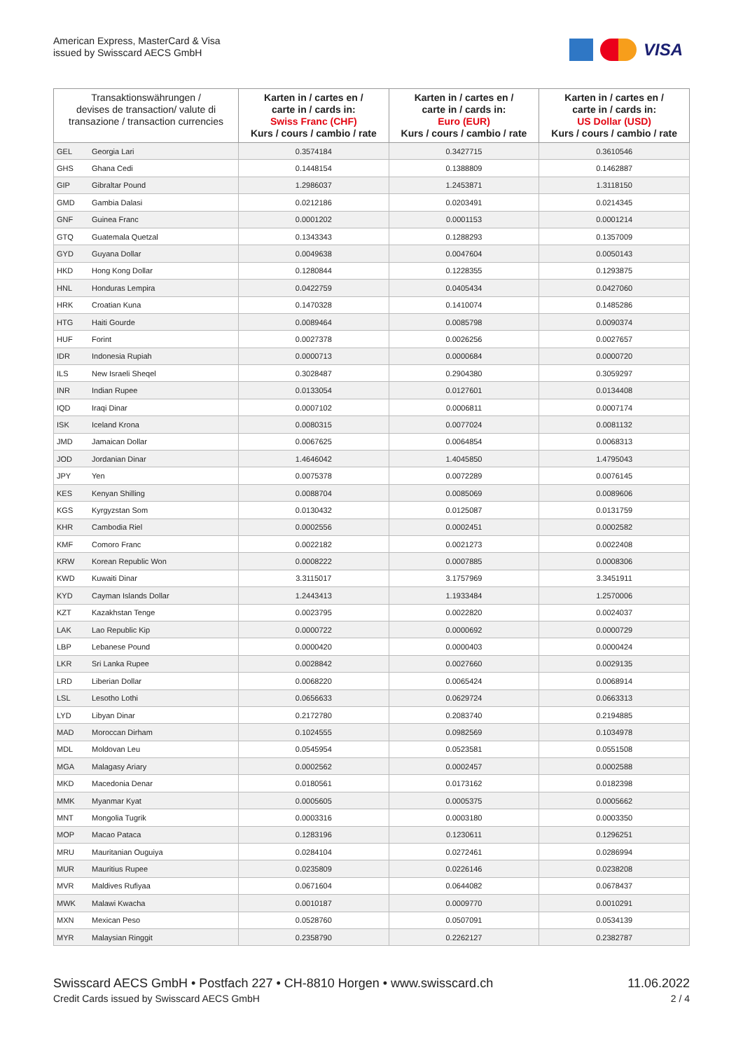American Express, MasterCard & Visa
issued by Swisscard AECS GmbH
VISA
| Transaktionswährungen / devises de transaction/ valute di transazione / transaction currencies | | Karten in / cartes en / carte in / cards in: Swiss Franc (CHF) Kurs / cours / cambio / rate | Karten in / cartes en / carte in / cards in: Euro (EUR) Kurs / cours / cambio / rate | Karten in / cartes en / carte in / cards in: US Dollar (USD) Kurs / cours / cambio / rate |
| --- | --- | --- | --- | --- |
| GEL | Georgia Lari | 0.3574184 | 0.3427715 | 0.3610546 |
| GHS | Ghana Cedi | 0.1448154 | 0.1388809 | 0.1462887 |
| GIP | Gibraltar Pound | 1.2986037 | 1.2453871 | 1.3118150 |
| GMD | Gambia Dalasi | 0.0212186 | 0.0203491 | 0.0214345 |
| GNF | Guinea Franc | 0.0001202 | 0.0001153 | 0.0001214 |
| GTQ | Guatemala Quetzal | 0.1343343 | 0.1288293 | 0.1357009 |
| GYD | Guyana Dollar | 0.0049638 | 0.0047604 | 0.0050143 |
| HKD | Hong Kong Dollar | 0.1280844 | 0.1228355 | 0.1293875 |
| HNL | Honduras Lempira | 0.0422759 | 0.0405434 | 0.0427060 |
| HRK | Croatian Kuna | 0.1470328 | 0.1410074 | 0.1485286 |
| HTG | Haiti Gourde | 0.0089464 | 0.0085798 | 0.0090374 |
| HUF | Forint | 0.0027378 | 0.0026256 | 0.0027657 |
| IDR | Indonesia Rupiah | 0.0000713 | 0.0000684 | 0.0000720 |
| ILS | New Israeli Sheqel | 0.3028487 | 0.2904380 | 0.3059297 |
| INR | Indian Rupee | 0.0133054 | 0.0127601 | 0.0134408 |
| IQD | Iraqi Dinar | 0.0007102 | 0.0006811 | 0.0007174 |
| ISK | Iceland Krona | 0.0080315 | 0.0077024 | 0.0081132 |
| JMD | Jamaican Dollar | 0.0067625 | 0.0064854 | 0.0068313 |
| JOD | Jordanian Dinar | 1.4646042 | 1.4045850 | 1.4795043 |
| JPY | Yen | 0.0075378 | 0.0072289 | 0.0076145 |
| KES | Kenyan Shilling | 0.0088704 | 0.0085069 | 0.0089606 |
| KGS | Kyrgyzstan Som | 0.0130432 | 0.0125087 | 0.0131759 |
| KHR | Cambodia Riel | 0.0002556 | 0.0002451 | 0.0002582 |
| KMF | Comoro Franc | 0.0022182 | 0.0021273 | 0.0022408 |
| KRW | Korean Republic Won | 0.0008222 | 0.0007885 | 0.0008306 |
| KWD | Kuwaiti Dinar | 3.3115017 | 3.1757969 | 3.3451911 |
| KYD | Cayman Islands Dollar | 1.2443413 | 1.1933484 | 1.2570006 |
| KZT | Kazakhstan Tenge | 0.0023795 | 0.0022820 | 0.0024037 |
| LAK | Lao Republic Kip | 0.0000722 | 0.0000692 | 0.0000729 |
| LBP | Lebanese Pound | 0.0000420 | 0.0000403 | 0.0000424 |
| LKR | Sri Lanka Rupee | 0.0028842 | 0.0027660 | 0.0029135 |
| LRD | Liberian Dollar | 0.0068220 | 0.0065424 | 0.0068914 |
| LSL | Lesotho Lothi | 0.0656633 | 0.0629724 | 0.0663313 |
| LYD | Libyan Dinar | 0.2172780 | 0.2083740 | 0.2194885 |
| MAD | Moroccan Dirham | 0.1024555 | 0.0982569 | 0.1034978 |
| MDL | Moldovan Leu | 0.0545954 | 0.0523581 | 0.0551508 |
| MGA | Malagasy Ariary | 0.0002562 | 0.0002457 | 0.0002588 |
| MKD | Macedonia Denar | 0.0180561 | 0.0173162 | 0.0182398 |
| MMK | Myanmar Kyat | 0.0005605 | 0.0005375 | 0.0005662 |
| MNT | Mongolia Tugrik | 0.0003316 | 0.0003180 | 0.0003350 |
| MOP | Macao Pataca | 0.1283196 | 0.1230611 | 0.1296251 |
| MRU | Mauritanian Ouguiya | 0.0284104 | 0.0272461 | 0.0286994 |
| MUR | Mauritius Rupee | 0.0235809 | 0.0226146 | 0.0238208 |
| MVR | Maldives Rufiyaa | 0.0671604 | 0.0644082 | 0.0678437 |
| MWK | Malawi Kwacha | 0.0010187 | 0.0009770 | 0.0010291 |
| MXN | Mexican Peso | 0.0528760 | 0.0507091 | 0.0534139 |
| MYR | Malaysian Ringgit | 0.2358790 | 0.2262127 | 0.2382787 |
Swisscard AECS GmbH • Postfach 227 • CH-8810 Horgen • www.swisscard.ch
Credit Cards issued by Swisscard AECS GmbH
11.06.2022
2 / 4